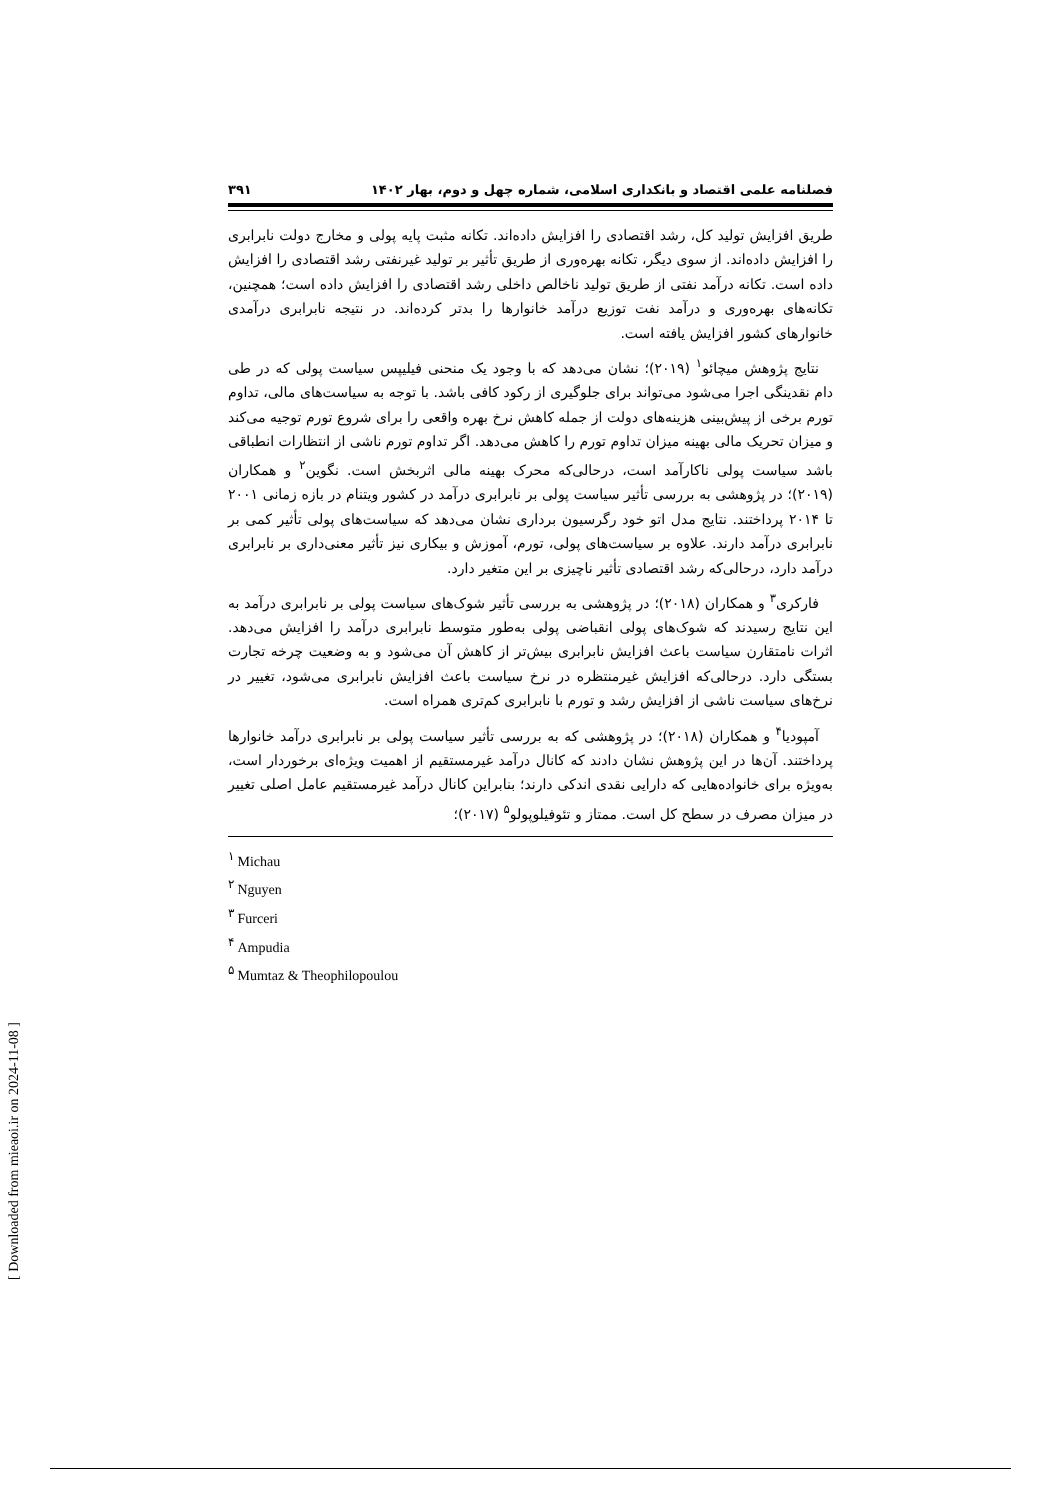فصلنامه علمی اقتصاد و بانکداری اسلامی، شماره چهل و دوم، بهار ۱۴۰۲ ۳۹۱
طریق افزایش تولید کل، رشد اقتصادی را افزایش داده‌اند. تکانه مثبت پایه پولی و مخارج دولت نابرابری را افزایش داده‌اند. از سوی دیگر، تکانه بهره‌وری از طریق تأثیر بر تولید غیرنفتی رشد اقتصادی را افزایش داده است. تکانه درآمد نفتی از طریق تولید ناخالص داخلی رشد اقتصادی را افزایش داده است؛ همچنین، تکانه‌های بهره‌وری و درآمد نفت توزیع درآمد خانوارها را بدتر کرده‌اند. در نتیجه نابرابری درآمدی خانوارهای کشور افزایش یافته است.
نتایج پژوهش میچائو<sup>۱</sup> (۲۰۱۹)؛ نشان می‌دهد که با وجود یک منحنی فیلیپس سیاست پولی که در طی دام نقدینگی اجرا می‌شود می‌تواند برای جلوگیری از رکود کافی باشد. با توجه به سیاست‌های مالی، تداوم تورم برخی از پیش‌بینی هزینه‌های دولت از جمله کاهش نرخ بهره واقعی را برای شروع تورم توجیه می‌کند و میزان تحریک مالی بهینه میزان تداوم تورم را کاهش می‌دهد. اگر تداوم تورم ناشی از انتظارات انطباقی باشد سیاست پولی ناکارآمد است، درحالی‌که محرک بهینه مالی اثربخش است. نگوین<sup>۲</sup> و همکاران (۲۰۱۹)؛ در پژوهشی به بررسی تأثیر سیاست پولی بر نابرابری درآمد در کشور ویتنام در بازه زمانی ۲۰۰۱ تا ۲۰۱۴ پرداختند. نتایج مدل اتو خود رگرسیون برداری نشان می‌دهد که سیاست‌های پولی تأثیر کمی بر نابرابری درآمد دارند. علاوه بر سیاست‌های پولی، تورم، آموزش و بیکاری نیز تأثیر معنی‌داری بر نابرابری درآمد دارد، درحالی‌که رشد اقتصادی تأثیر ناچیزی بر این متغیر دارد.
فارکری<sup>۳</sup> و همکاران (۲۰۱۸)؛ در پژوهشی به بررسی تأثیر شوک‌های سیاست پولی بر نابرابری درآمد به این نتایج رسیدند که شوک‌های پولی انقباضی پولی به‌طور متوسط نابرابری درآمد را افزایش می‌دهد. اثرات نامتقارن سیاست باعث افزایش نابرابری بیش‌تر از کاهش آن می‌شود و به وضعیت چرخه تجارت بستگی دارد. درحالی‌که افزایش غیرمنتظره در نرخ سیاست باعث افزایش نابرابری می‌شود، تغییر در نرخ‌های سیاست ناشی از افزایش رشد و تورم با نابرابری کم‌تری همراه است.
آمپودیا<sup>۴</sup> و همکاران (۲۰۱۸)؛ در پژوهشی که به بررسی تأثیر سیاست پولی بر نابرابری درآمد خانوارها پرداختند. آن‌ها در این پژوهش نشان دادند که کانال درآمد غیرمستقیم از اهمیت ویژه‌ای برخوردار است، به‌ویژه برای خانواده‌هایی که دارایی نقدی اندکی دارند؛ بنابراین کانال درآمد غیرمستقیم عامل اصلی تغییر در میزان مصرف در سطح کل است. ممتاز و تئوفیلوپولو<sup>۵</sup> (۲۰۱۷)؛
<sup>۱</sup> Michau
<sup>۲</sup> Nguyen
<sup>۳</sup> Furceri
<sup>۴</sup> Ampudia
<sup>۵</sup> Mumtaz & Theophilopoulou
[ Downloaded from mieaoi.ir on 2024-11-08 ]